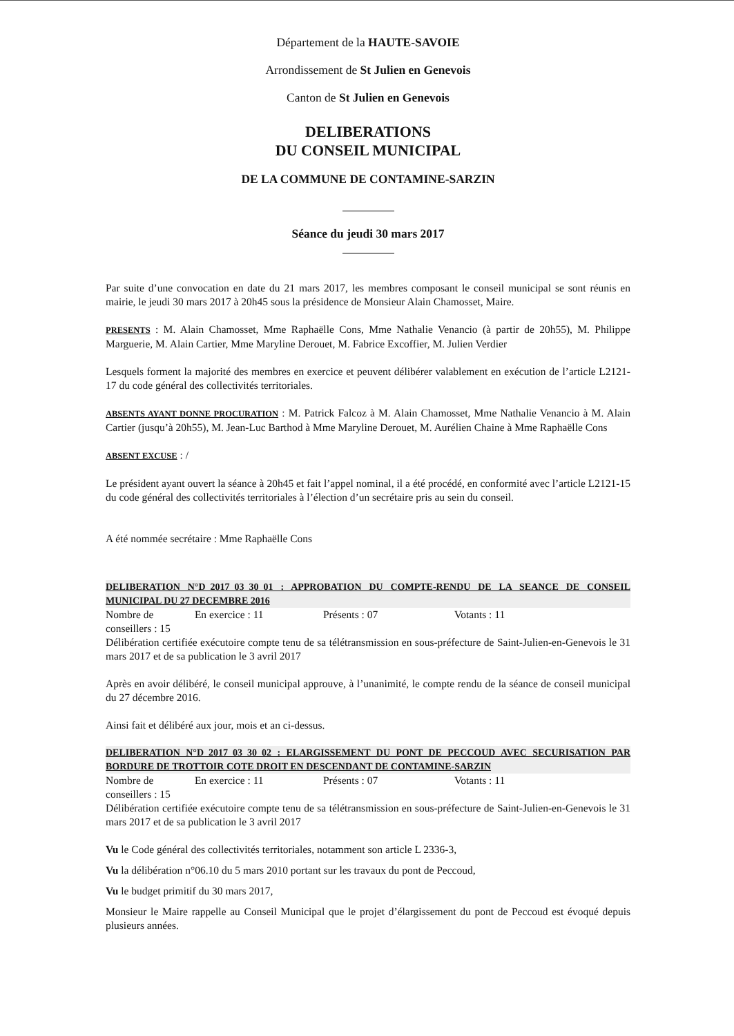Département de la HAUTE-SAVOIE
Arrondissement de St Julien en Genevois
Canton de St Julien en Genevois
DELIBERATIONS
DU CONSEIL MUNICIPAL
DE LA COMMUNE DE CONTAMINE-SARZIN
Séance du jeudi 30 mars 2017
Par suite d’une convocation en date du 21 mars 2017, les membres composant le conseil municipal se sont réunis en mairie, le jeudi 30 mars 2017 à 20h45 sous la présidence de Monsieur Alain Chamosset, Maire.
PRESENTS : M. Alain Chamosset, Mme Raphaëlle Cons, Mme Nathalie Venancio (à partir de 20h55), M. Philippe Marguerie, M. Alain Cartier, Mme Maryline Derouet, M. Fabrice Excoffier, M. Julien Verdier
Lesquels forment la majorité des membres en exercice et peuvent délibérer valablement en exécution de l’article L2121-17 du code général des collectivités territoriales.
ABSENTS AYANT DONNE PROCURATION : M. Patrick Falcoz à M. Alain Chamosset, Mme Nathalie Venancio à M. Alain Cartier (jusqu’à 20h55), M. Jean-Luc Barthod à Mme Maryline Derouet, M. Aurélien Chaine à Mme Raphaëlle Cons
ABSENT EXCUSE : /
Le président ayant ouvert la séance à 20h45 et fait l’appel nominal, il a été procédé, en conformité avec l’article L2121-15 du code général des collectivités territoriales à l’élection d’un secrétaire pris au sein du conseil.
A été nommée secrétaire : Mme Raphaëlle Cons
DELIBERATION N°D_2017_03_30_01 : APPROBATION DU COMPTE-RENDU DE LA SEANCE DE CONSEIL MUNICIPAL DU 27 DECEMBRE 2016
Nombre de conseillers : 15 En exercice : 11 Présents : 07 Votants : 11
Délibération certifiée exécutoire compte tenu de sa télétransmission en sous-préfecture de Saint-Julien-en-Genevois le 31 mars 2017 et de sa publication le 3 avril 2017
Après en avoir délibéré, le conseil municipal approuve, à l’unanimité, le compte rendu de la séance de conseil municipal du 27 décembre 2016.
Ainsi fait et délibéré aux jour, mois et an ci-dessus.
DELIBERATION N°D_2017_03_30_02 : ELARGISSEMENT DU PONT DE PECCOUD AVEC SECURISATION PAR BORDURE DE TROTTOIR COTE DROIT EN DESCENDANT DE CONTAMINE-SARZIN
Nombre de conseillers : 15 En exercice : 11 Présents : 07 Votants : 11
Délibération certifiée exécutoire compte tenu de sa télétransmission en sous-préfecture de Saint-Julien-en-Genevois le 31 mars 2017 et de sa publication le 3 avril 2017
Vu le Code général des collectivités territoriales, notamment son article L 2336-3,
Vu la délibération n°06.10 du 5 mars 2010 portant sur les travaux du pont de Peccoud,
Vu le budget primitif du 30 mars 2017,
Monsieur le Maire rappelle au Conseil Municipal que le projet d’élargissement du pont de Peccoud est évoqué depuis plusieurs années.